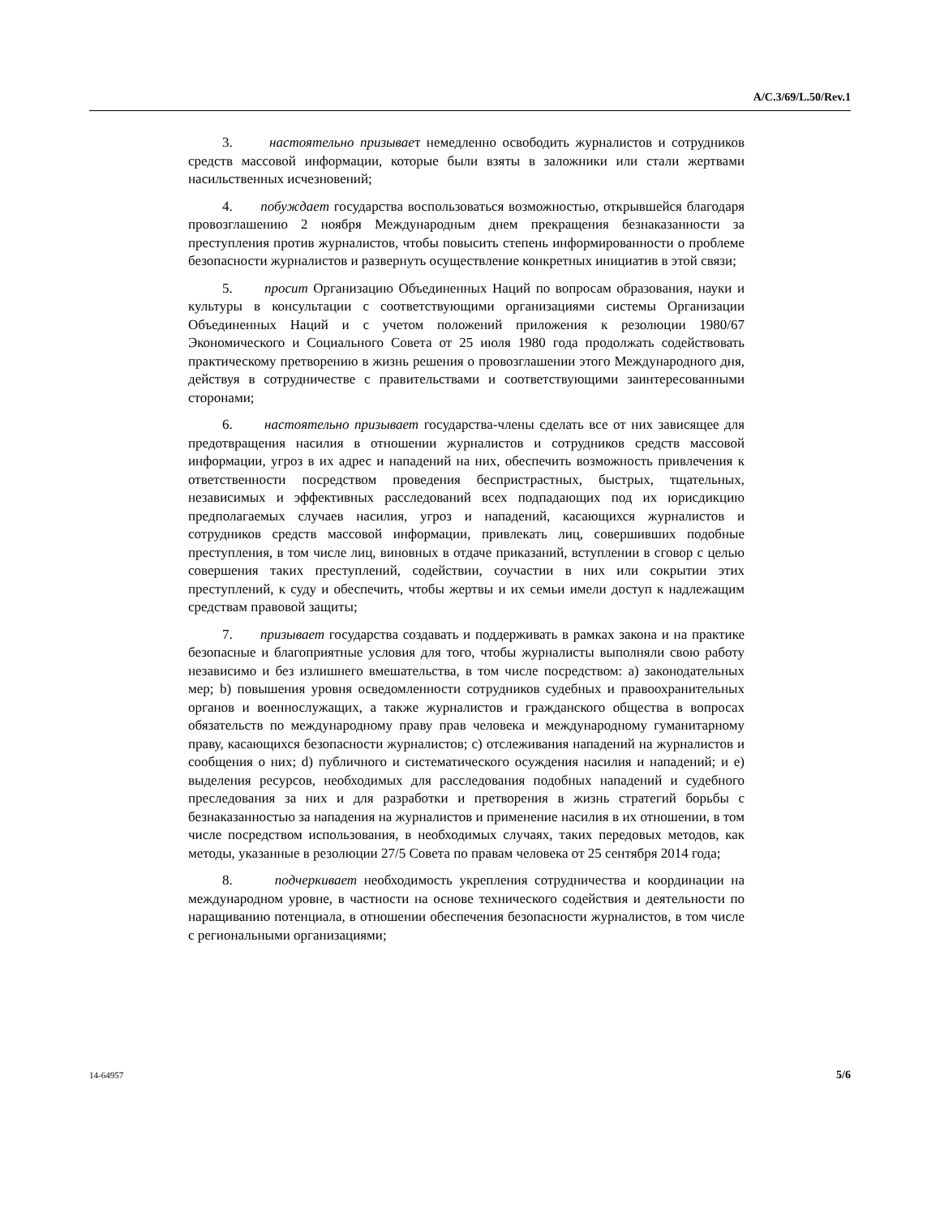A/C.3/69/L.50/Rev.1
3. настоятельно призывает немедленно освободить журналистов и сотрудников средств массовой информации, которые были взяты в заложники или стали жертвами насильственных исчезновений;
4. побуждает государства воспользоваться возможностью, открывшейся благодаря провозглашению 2 ноября Международным днем прекращения безнаказанности за преступления против журналистов, чтобы повысить степень информированности о проблеме безопасности журналистов и развернуть осуществление конкретных инициатив в этой связи;
5. просит Организацию Объединенных Наций по вопросам образования, науки и культуры в консультации с соответствующими организациями системы Организации Объединенных Наций и с учетом положений приложения к резолюции 1980/67 Экономического и Социального Совета от 25 июля 1980 года продолжать содействовать практическому претворению в жизнь решения о провозглашении этого Международного дня, действуя в сотрудничестве с правительствами и соответствующими заинтересованными сторонами;
6. настоятельно призывает государства-члены сделать все от них зависящее для предотвращения насилия в отношении журналистов и сотрудников средств массовой информации, угроз в их адрес и нападений на них, обеспечить возможность привлечения к ответственности посредством проведения беспристрастных, быстрых, тщательных, независимых и эффективных расследований всех подпадающих под их юрисдикцию предполагаемых случаев насилия, угроз и нападений, касающихся журналистов и сотрудников средств массовой информации, привлекать лиц, совершивших подобные преступления, в том числе лиц, виновных в отдаче приказаний, вступлении в сговор с целью совершения таких преступлений, содействии, соучастии в них или сокрытии этих преступлений, к суду и обеспечить, чтобы жертвы и их семьи имели доступ к надлежащим средствам правовой защиты;
7. призывает государства создавать и поддерживать в рамках закона и на практике безопасные и благоприятные условия для того, чтобы журналисты выполняли свою работу независимо и без излишнего вмешательства, в том числе посредством: a) законодательных мер; b) повышения уровня осведомленности сотрудников судебных и правоохранительных органов и военнослужащих, а также журналистов и гражданского общества в вопросах обязательств по международному праву прав человека и международному гуманитарному праву, касающихся безопасности журналистов; c) отслеживания нападений на журналистов и сообщения о них; d) публичного и систематического осуждения насилия и нападений; и e) выделения ресурсов, необходимых для расследования подобных нападений и судебного преследования за них и для разработки и претворения в жизнь стратегий борьбы с безнаказанностью за нападения на журналистов и применение насилия в их отношении, в том числе посредством использования, в необходимых случаях, таких передовых методов, как методы, указанные в резолюции 27/5 Совета по правам человека от 25 сентября 2014 года;
8. подчеркивает необходимость укрепления сотрудничества и координации на международном уровне, в частности на основе технического содействия и деятельности по наращиванию потенциала, в отношении обеспечения безопасности журналистов, в том числе с региональными организациями;
14-64957 5/6